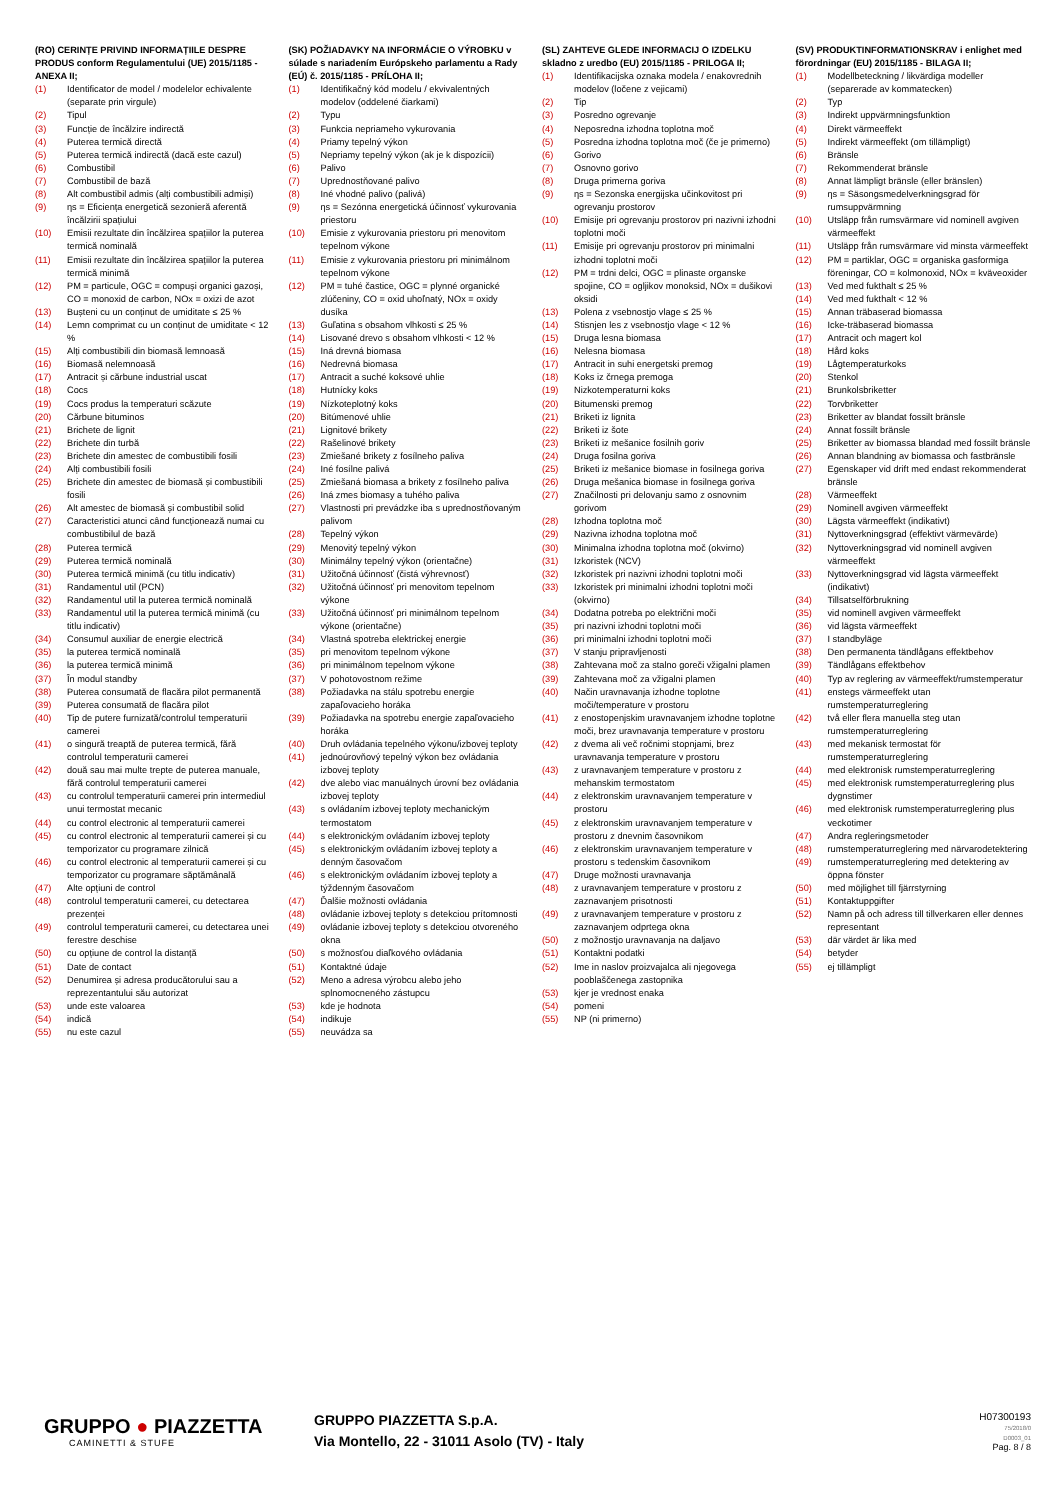(RO) CERINȚE PRIVIND INFORMAȚIILE DESPRE PRODUS conform Regulamentului (UE) 2015/1185 - ANEXA II;
(1) Identificator de model / modelelor echivalente (separate prin virgule)
(2) Tipul
(3) Funcție de încălzire indirectă
(4) Puterea termică directă
(5) Puterea termică indirectă (dacă este cazul)
(6) Combustibil
(7) Combustibil de bază
(8) Alt combustibil admis (alți combustibili admiși)
(9) ηs = Eficiența energetică sezonieră aferentă încălzirii spațiului
(10) Emisii rezultate din încălzirea spațiilor la puterea termică nominală
(11) Emisii rezultate din încălzirea spațiilor la puterea termică minimă
(12) PM = particule, OGC = compuși organici gazoși, CO = monoxid de carbon, NOx = oxizi de azot
(13) Bușteni cu un conținut de umiditate ≤ 25 %
(14) Lemn comprimat cu un conținut de umiditate < 12 %
(15) Alți combustibili din biomasă lemnoasă
(16) Biomasă nelemnoasă
(17) Antracit și cărbune industrial uscat
(18) Cocs
(19) Cocs produs la temperaturi scăzute
(20) Cărbune bituminos
(21) Brichete de lignit
(22) Brichete din turbă
(23) Brichete din amestec de combustibili fosili
(24) Alți combustibili fosili
(25) Brichete din amestec de biomasă și combustibili fosili
(26) Alt amestec de biomasă și combustibil solid
(27) Caracteristici atunci când funcționează numai cu combustibilul de bază
(28) Puterea termică
(29) Puterea termică nominală
(30) Puterea termică minimă (cu titlu indicativ)
(31) Randamentul util (PCN)
(32) Randamentul util la puterea termică nominală
(33) Randamentul util la puterea termică minimă (cu titlu indicativ)
(34) Consumul auxiliar de energie electrică
(35) la puterea termică nominală
(36) la puterea termică minimă
(37) În modul standby
(38) Puterea consumată de flacăra pilot permanentă
(39) Puterea consumată de flacăra pilot
(40) Tip de putere furnizată/controlul temperaturii camerei
(41) o singură treaptă de puterea termică, fără controlul temperaturii camerei
(42) două sau mai multe trepte de puterea manuale, fără controlul temperaturii camerei
(43) cu controlul temperaturii camerei prin intermediul unui termostat mecanic
(44) cu control electronic al temperaturii camerei
(45) cu control electronic al temperaturii camerei și cu temporizator cu programare zilnică
(46) cu control electronic al temperaturii camerei și cu temporizator cu programare săptămânală
(47) Alte opțiuni de control
(48) controlul temperaturii camerei, cu detectarea prezenței
(49) controlul temperaturii camerei, cu detectarea unei ferestre deschise
(50) cu opțiune de control la distanță
(51) Date de contact
(52) Denumirea și adresa producătorului sau a reprezentantului său autorizat
(53) unde este valoarea
(54) indică
(55) nu este cazul
(SK) POŽIADAVKY NA INFORMÁCIE O VÝROBKU v súlade s nariadením Európskeho parlamentu a Rady (EÚ) č. 2015/1185 - PRÍLOHA II;
(1) Identifikačný kód modelu / ekvivalentných modelov (oddelené čiarkami)
(2) Typu
(3) Funkcia nepriameho vykurovania
(4) Priamy tepelný výkon
(5) Nepriamy tepelný výkon (ak je k dispozícii)
(6) Palivo
(7) Uprednostňované palivo
(8) Iné vhodné palivo (palivá)
(9) ηs = Sezónna energetická účinnosť vykurovania priestoru
(10) Emisie z vykurovania priestoru pri menovitom tepelnom výkone
(11) Emisie z vykurovania priestoru pri minimálnom tepelnom výkone
(12) PM = tuhé častice, OGC = plynné organické zlúčeniny, CO = oxid uhoľnatý, NOx = oxidy dusíka
(13) Guľatina s obsahom vlhkosti ≤ 25 %
(14) Lisované drevo s obsahom vlhkosti < 12 %
(15) Iná drevná biomasa
(16) Nedrevná biomasa
(17) Antracit a suché koksové uhlie
(18) Hutnícky koks
(19) Nízkoteplotný koks
(20) Bitúmenové uhlie
(21) Lignitové brikety
(22) Rašelinové brikety
(23) Zmiešané brikety z fosílneho paliva
(24) Iné fosílne palivá
(25) Zmiešaná biomasa a brikety z fosílneho paliva
(26) Iná zmes biomasy a tuhého paliva
(27) Vlastnosti pri prevádzke iba s uprednostňovaným palivom
(28) Tepelný výkon
(29) Menovitý tepelný výkon
(30) Minimálny tepelný výkon (orientačne)
(31) Užitočná účinnosť (čistá výhrevnosť)
(32) Užitočná účinnosť pri menovitom tepelnom výkone
(33) Užitočná účinnosť pri minimálnom tepelnom výkone (orientačne)
(34) Vlastná spotreba elektrickej energie
(35) pri menovitom tepelnom výkone
(36) pri minimálnom tepelnom výkone
(37) V pohotovostnom režime
(38) Požiadavka na stálu spotrebu energie zapaľovacieho horáka
(39) Požiadavka na spotrebu energie zapaľovacieho horáka
(40) Druh ovládania tepelného výkonu/izbovej teploty
(41) jednoúrovňový tepelný výkon bez ovládania izbovej teploty
(42) dve alebo viac manuálnych úrovní bez ovládania izbovej teploty
(43) s ovládaním izbovej teploty mechanickým termostatom
(44) s elektronickým ovládaním izbovej teploty
(45) s elektronickým ovládaním izbovej teploty a denným časovačom
(46) s elektronickým ovládaním izbovej teploty a týždenným časovačom
(47) Ďalšie možnosti ovládania
(48) ovládanie izbovej teploty s detekciou prítomnosti
(49) ovládanie izbovej teploty s detekciou otvoreného okna
(50) s možnosťou diaľkového ovládania
(51) Kontaktné údaje
(52) Meno a adresa výrobcu alebo jeho splnomocneného zástupcu
(53) kde je hodnota
(54) indikuje
(55) neuvádza sa
(SL) ZAHTEVE GLEDE INFORMACIJ O IZDELKU skladno z uredbo (EU) 2015/1185 - PRILOGA II;
(1) Identifikacijska oznaka modela / enakovrednih modelov (ločene z vejicami)
(2) Tip
(3) Posredno ogrevanje
(4) Neposredna izhodna toplotna moč
(5) Posredna izhodna toplotna moč (če je primerno)
(6) Gorivo
(7) Osnovno gorivo
(8) Druga primerna goriva
(9) ηs = Sezonska energijska učinkovitost pri ogrevanju prostorov
(10) Emisije pri ogrevanju prostorov pri nazivni izhodni toplotni moči
(11) Emisije pri ogrevanju prostorov pri minimalni izhodni toplotni moči
(12) PM = trdni delci, OGC = plinaste organske spojine, CO = ogljikov monoksid, NOx = dušikovi oksidi
(13) Polena z vsebnostjo vlage ≤ 25 %
(14) Stisnjen les z vsebnostjo vlage < 12 %
(15) Druga lesna biomasa
(16) Nelesna biomasa
(17) Antracit in suhi energetski premog
(18) Koks iz črnega premoga
(19) Nizkotemperaturni koks
(20) Bitumenski premog
(21) Briketi iz lignita
(22) Briketi iz šote
(23) Briketi iz mešanice fosilnih goriv
(24) Druga fosilna goriva
(25) Briketi iz mešanice biomase in fosilnega goriva
(26) Druga mešanica biomase in fosilnega goriva
(27) Značilnosti pri delovanju samo z osnovnim gorivom
(28) Izhodna toplotna moč
(29) Nazivna izhodna toplotna moč
(30) Minimalna izhodna toplotna moč (okvirno)
(31) Izkoristek (NCV)
(32) Izkoristek pri nazivni izhodni toplotni moči
(33) Izkoristek pri minimalni izhodni toplotni moči (okvirno)
(34) Dodatna potreba po električni moči
(35) pri nazivni izhodni toplotni moči
(36) pri minimalni izhodni toplotni moči
(37) V stanju pripravljenosti
(38) Zahtevana moč za stalno goreči vžigalni plamen
(39) Zahtevana moč za vžigalni plamen
(40) Način uravnavanja izhodne toplotne moči/temperature v prostoru
(41) z enostopenjskim uravnavanjem izhodne toplotne moči, brez uravnavanja temperature v prostoru
(42) z dvema ali več ročnimi stopnjami, brez uravnavanja temperature v prostoru
(43) z uravnavanjem temperature v prostoru z mehanskim termostatom
(44) z elektronskim uravnavanjem temperature v prostoru
(45) z elektronskim uravnavanjem temperature v prostoru z dnevnim časovnikom
(46) z elektronskim uravnavanjem temperature v prostoru s tedenskim časovnikom
(47) Druge možnosti uravnavanja
(48) z uravnavanjem temperature v prostoru z zaznavanjem prisotnosti
(49) z uravnavanjem temperature v prostoru z zaznavanjem odprtega okna
(50) z možnostjo uravnavanja na daljavo
(51) Kontaktni podatki
(52) Ime in naslov proizvajalca ali njegovega pooblaščenega zastopnika
(53) kjer je vrednost enaka
(54) pomeni
(55) NP (ni primerno)
(SV) PRODUKTINFORMATIONSKRAV i enlighet med förordningar (EU) 2015/1185 - BILAGA II;
(1) Modellbeteckning / likvärdiga modeller (separerade av kommatecken)
(2) Typ
(3) Indirekt uppvärmningsfunktion
(4) Direkt värmeeffekt
(5) Indirekt värmeeffekt (om tillämpligt)
(6) Bränsle
(7) Rekommenderat bränsle
(8) Annat lämpligt bränsle (eller bränslen)
(9) ηs = Säsongsmedelverkningsgrad för rumsuppvärmning
(10) Utsläpp från rumsvärmare vid nominell avgiven värmeeffekt
(11) Utsläpp från rumsvärmare vid minsta värmeeffekt
(12) PM = partiklar, OGC = organiska gasformiga föreningar, CO = kolmonoxid, NOx = kväveoxider
(13) Ved med fukthalt ≤ 25 %
(14) Ved med fukthalt < 12 %
(15) Annan träbaserad biomassa
(16) Icke-träbaserad biomassa
(17) Antracit och magert kol
(18) Hård koks
(19) Lågtemperaturkoks
(20) Stenkol
(21) Brunkolsbriketter
(22) Torvbriketter
(23) Briketter av blandat fossilt bränsle
(24) Annat fossilt bränsle
(25) Briketter av biomassa blandad med fossilt bränsle
(26) Annan blandning av biomassa och fastbränsle
(27) Egenskaper vid drift med endast rekommenderat bränsle
(28) Värmeeffekt
(29) Nominell avgiven värmeeffekt
(30) Lägsta värmeeffekt (indikativt)
(31) Nyttoverkningsgrad (effektivt värmevärde)
(32) Nyttoverkningsgrad vid nominell avgiven värmeeffekt
(33) Nyttoverkningsgrad vid lägsta värmeeffekt (indikativt)
(34) Tillsatselförbrukning
(35) vid nominell avgiven värmeeffekt
(36) vid lägsta värmeeffekt
(37) I standbyläge
(38) Den permanenta tändlågans effektbehov
(39) Tändlågans effektbehov
(40) Typ av reglering av värmeeffekt/rumstemperatur
(41) enstegs värmeeffekt utan rumstemperaturreglering
(42) två eller flera manuella steg utan rumstemperaturreglering
(43) med mekanisk termostat för rumstemperaturreglering
(44) med elektronisk rumstemperaturreglering
(45) med elektronisk rumstemperaturreglering plus dygnstimer
(46) med elektronisk rumstemperaturreglering plus veckotimer
(47) Andra regleringsmetoder
(48) rumstemperaturreglering med närvarodetektering
(49) rumstemperaturreglering med detektering av öppna fönster
(50) med möjlighet till fjärrstyrning
(51) Kontaktuppgifter
(52) Namn på och adress till tillverkaren eller dennes representant
(53) där värdet är lika med
(54) betyder
(55) ej tillämpligt
GRUPPO ● PIAZZETTA
CAMINETTI & STUFE
GRUPPO PIAZZETTA S.p.A.
Via Montello, 22 - 31011 Asolo (TV) - Italy
H07300193
75/2018/0
D0003_01
Pag. 8 / 8